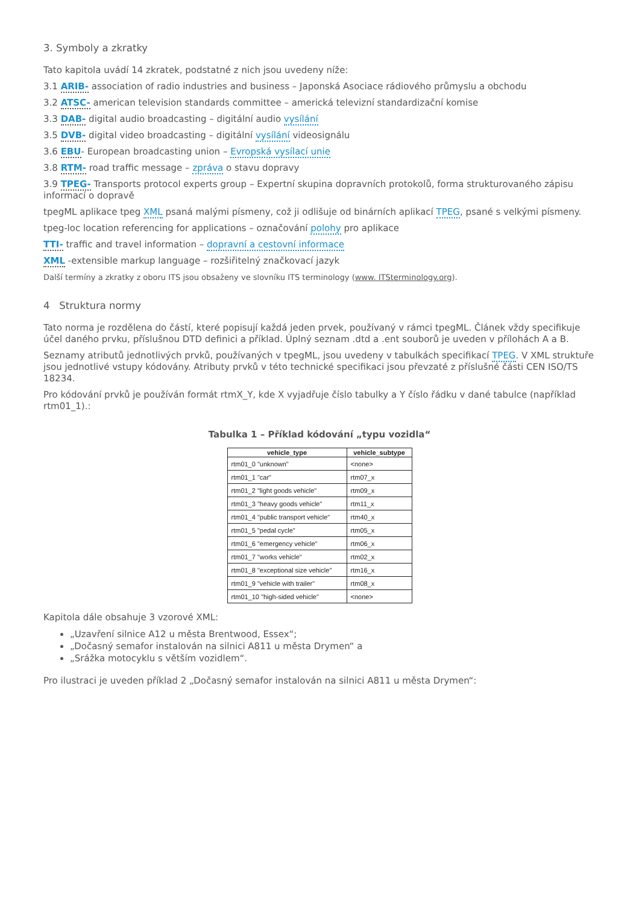3. Symboly a zkratky
Tato kapitola uvádí 14 zkratek, podstatné z nich jsou uvedeny níže:
3.1 ARIB- association of radio industries and business – Japonská Asociace rádiového průmyslu a obchodu
3.2 ATSC- american television standards committee – americká televizní standardizační komise
3.3 DAB- digital audio broadcasting – digitální audio vysílání
3.5 DVB- digital video broadcasting – digitální vysílání videosignálu
3.6 EBU- European broadcasting union – Evropská vysílací unie
3.8 RTM- road traffic message – zpráva o stavu dopravy
3.9 TPEG- Transports protocol experts group – Expertní skupina dopravních protokolů, forma strukturovaného zápisu informací o dopravě
tpegML aplikace tpeg XML psaná malými písmeny, což ji odlišuje od binárních aplikací TPEG, psané s velkými písmeny.
tpeg-loc location referencing for applications – označování polohy pro aplikace
TTI- traffic and travel information – dopravní a cestovní informace
XML -extensible markup language – rozšiřitelný značkovací jazyk
Další termíny a zkratky z oboru ITS jsou obsaženy ve slovníku ITS terminology (www. ITSterminology.org).
4 Struktura normy
Tato norma je rozdělena do částí, které popisují každá jeden prvek, používaný v rámci tpegML. Článek vždy specifikuje účel daného prvku, příslušnou DTD definici a příklad. Úplný seznam .dtd a .ent souborů je uveden v přílohách A a B.
Seznamy atributů jednotlivých prvků, používaných v tpegML, jsou uvedeny v tabulkách specifikací TPEG. V XML struktuře jsou jednotlivé vstupy kódovány. Atributy prvků v této technické specifikaci jsou převzaté z příslušné části CEN ISO/TS 18234.
Pro kódování prvků je používán formát rtmX_Y, kde X vyjadřuje číslo tabulky a Y číslo řádku v dané tabulce (například rtm01_1).:
Tabulka 1 – Příklad kódování „typu vozidla“
| vehicle_type | vehicle_subtype |
| --- | --- |
| rtm01_0 "unknown" | <none> |
| rtm01_1 "car" | rtm07_x |
| rtm01_2 "light goods vehicle" | rtm09_x |
| rtm01_3 "heavy goods vehicle" | rtm11_x |
| rtm01_4 "public transport vehicle" | rtm40_x |
| rtm01_5 "pedal cycle" | rtm05_x |
| rtm01_6 "emergency vehicle" | rtm06_x |
| rtm01_7 "works vehicle" | rtm02_x |
| rtm01_8 "exceptional size vehicle" | rtm16_x |
| rtm01_9 "vehicle with trailer" | rtm08_x |
| rtm01_10 "high-sided vehicle" | <none> |
Kapitola dále obsahuje 3 vzorové XML:
„Uzavření silnice A12 u města Brentwood, Essex“;
„Dočasný semafor instalován na silnici A811 u města Drymen“ a
„Srážka motocyklu s větším vozidlem“.
Pro ilustraci je uveden příklad 2 „Dočasný semafor instalován na silnici A811 u města Drymen“: